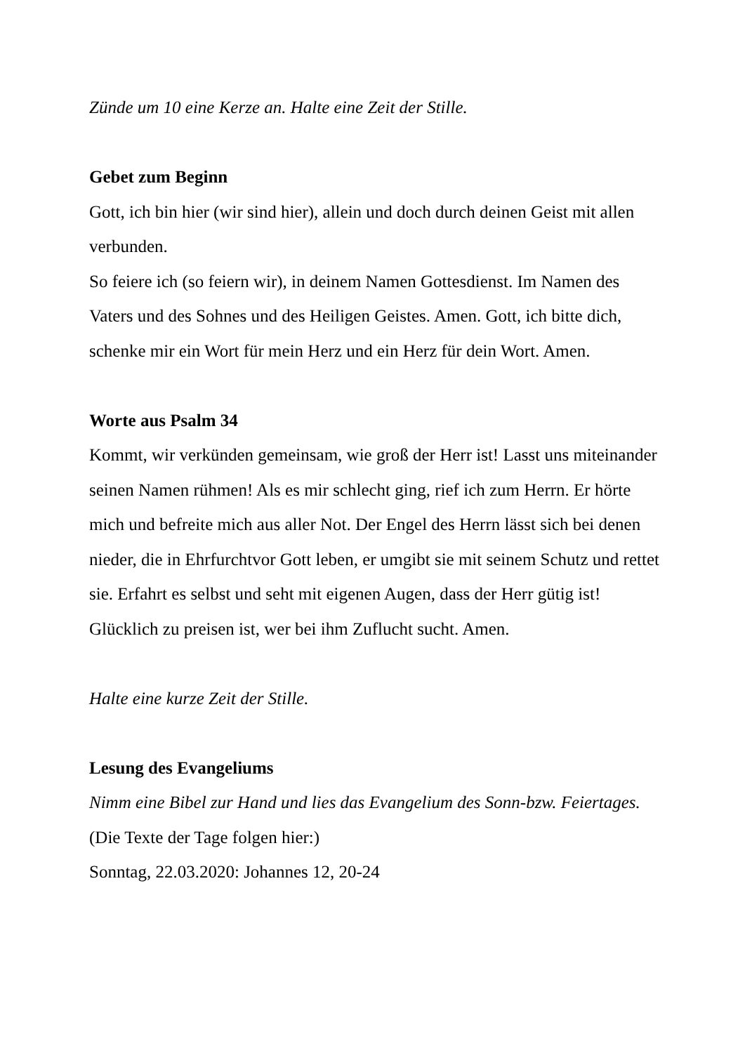Zünde um 10 eine Kerze an. Halte eine Zeit der Stille.
Gebet zum Beginn
Gott, ich bin hier (wir sind hier), allein und doch durch deinen Geist mit allen verbunden.
So feiere ich (so feiern wir), in deinem Namen Gottesdienst. Im Namen des Vaters und des Sohnes und des Heiligen Geistes. Amen. Gott, ich bitte dich, schenke mir ein Wort für mein Herz und ein Herz für dein Wort. Amen.
Worte aus Psalm 34
Kommt, wir verkünden gemeinsam, wie groß der Herr ist! Lasst uns miteinander seinen Namen rühmen! Als es mir schlecht ging, rief ich zum Herrn. Er hörte mich und befreite mich aus aller Not. Der Engel des Herrn lässt sich bei denen nieder, die in Ehrfurchtvor Gott leben, er umgibt sie mit seinem Schutz und rettet sie. Erfahrt es selbst und seht mit eigenen Augen, dass der Herr gütig ist! Glücklich zu preisen ist, wer bei ihm Zuflucht sucht. Amen.
Halte eine kurze Zeit der Stille.
Lesung des Evangeliums
Nimm eine Bibel zur Hand und lies das Evangelium des Sonn-bzw. Feiertages.
(Die Texte der Tage folgen hier:)
Sonntag, 22.03.2020: Johannes 12, 20-24